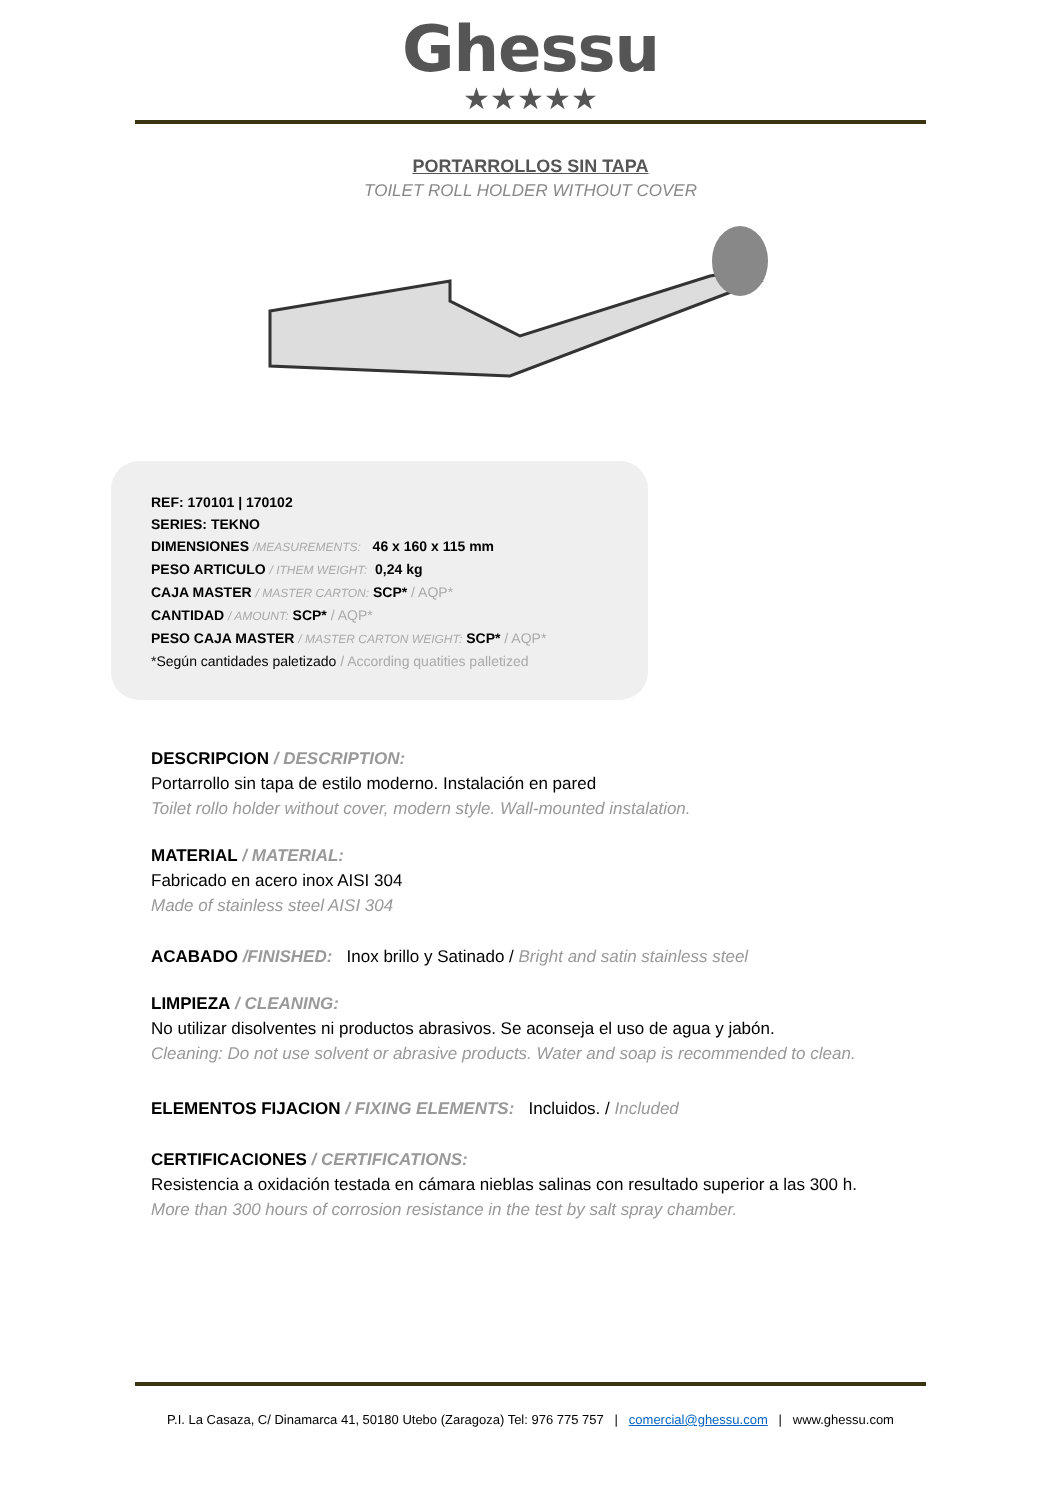Ghessu
★★★★★
PORTARROLLOS SIN TAPA
TOILET ROLL HOLDER WITHOUT COVER
REF: 170101 | 170102
SERIES: TEKNO
DIMENSIONES /MEASUREMENTS: 46 x 160 x 115 mm
PESO ARTICULO / ITHEM WEIGHT: 0,24 kg
CAJA MASTER / MASTER CARTON: SCP* / AQP*
CANTIDAD / AMOUNT: SCP* / AQP*
PESO CAJA MASTER / MASTER CARTON WEIGHT: SCP* / AQP*
*Según cantidades paletizado / According quatities palletized
DESCRIPCION / DESCRIPTION:
Portarrollo sin tapa de estilo moderno. Instalación en pared
Toilet rollo holder without cover, modern style. Wall-mounted instalation.
MATERIAL / MATERIAL:
Fabricado en acero inox AISI 304
Made of stainless steel AISI 304
ACABADO /FINISHED: Inox brillo y Satinado / Bright and satin stainless steel
LIMPIEZA / CLEANING:
No utilizar disolventes ni productos abrasivos. Se aconseja el uso de agua y jabón.
Cleaning: Do not use solvent or abrasive products. Water and soap is recommended to clean.
ELEMENTOS FIJACION / FIXING ELEMENTS: Incluidos. / Included
CERTIFICACIONES / CERTIFICATIONS:
Resistencia a oxidación testada en cámara nieblas salinas con resultado superior a las 300 h.
More than 300 hours of corrosion resistance in the test by salt spray chamber.
P.I. La Casaza, C/ Dinamarca 41, 50180 Utebo (Zaragoza) Tel: 976 775 757 | comercial@ghessu.com | www.ghessu.com